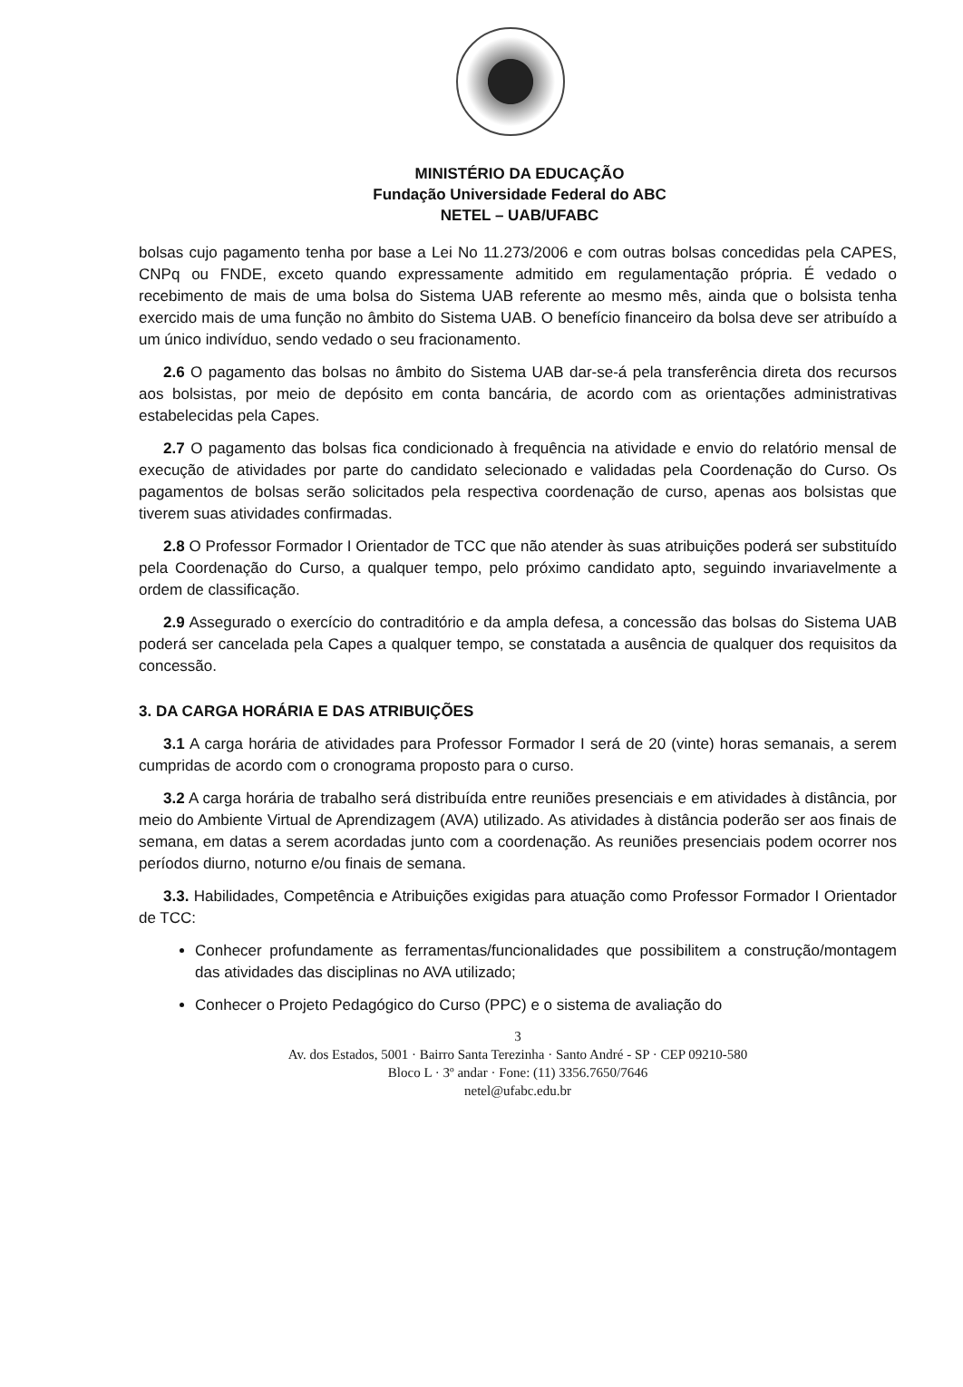MINISTÉRIO DA EDUCAÇÃO
Fundação Universidade Federal do ABC
NETEL – UAB/UFABC
bolsas cujo pagamento tenha por base a Lei No 11.273/2006 e com outras bolsas concedidas pela CAPES, CNPq ou FNDE, exceto quando expressamente admitido em regulamentação própria. É vedado o recebimento de mais de uma bolsa do Sistema UAB referente ao mesmo mês, ainda que o bolsista tenha exercido mais de uma função no âmbito do Sistema UAB. O benefício financeiro da bolsa deve ser atribuído a um único indivíduo, sendo vedado o seu fracionamento.
2.6 O pagamento das bolsas no âmbito do Sistema UAB dar-se-á pela transferência direta dos recursos aos bolsistas, por meio de depósito em conta bancária, de acordo com as orientações administrativas estabelecidas pela Capes.
2.7 O pagamento das bolsas fica condicionado à frequência na atividade e envio do relatório mensal de execução de atividades por parte do candidato selecionado e validadas pela Coordenação do Curso. Os pagamentos de bolsas serão solicitados pela respectiva coordenação de curso, apenas aos bolsistas que tiverem suas atividades confirmadas.
2.8 O Professor Formador I Orientador de TCC que não atender às suas atribuições poderá ser substituído pela Coordenação do Curso, a qualquer tempo, pelo próximo candidato apto, seguindo invariavelmente a ordem de classificação.
2.9 Assegurado o exercício do contraditório e da ampla defesa, a concessão das bolsas do Sistema UAB poderá ser cancelada pela Capes a qualquer tempo, se constatada a ausência de qualquer dos requisitos da concessão.
3. DA CARGA HORÁRIA E DAS ATRIBUIÇÕES
3.1 A carga horária de atividades para Professor Formador I será de 20 (vinte) horas semanais, a serem cumpridas de acordo com o cronograma proposto para o curso.
3.2 A carga horária de trabalho será distribuída entre reuniões presenciais e em atividades à distância, por meio do Ambiente Virtual de Aprendizagem (AVA) utilizado. As atividades à distância poderão ser aos finais de semana, em datas a serem acordadas junto com a coordenação. As reuniões presenciais podem ocorrer nos períodos diurno, noturno e/ou finais de semana.
3.3. Habilidades, Competência e Atribuições exigidas para atuação como Professor Formador I Orientador de TCC:
Conhecer profundamente as ferramentas/funcionalidades que possibilitem a construção/montagem das atividades das disciplinas no AVA utilizado;
Conhecer o Projeto Pedagógico do Curso (PPC) e o sistema de avaliação do
3
Av. dos Estados, 5001 · Bairro Santa Terezinha · Santo André - SP · CEP 09210-580
Bloco L · 3º andar · Fone: (11) 3356.7650/7646
netel@ufabc.edu.br